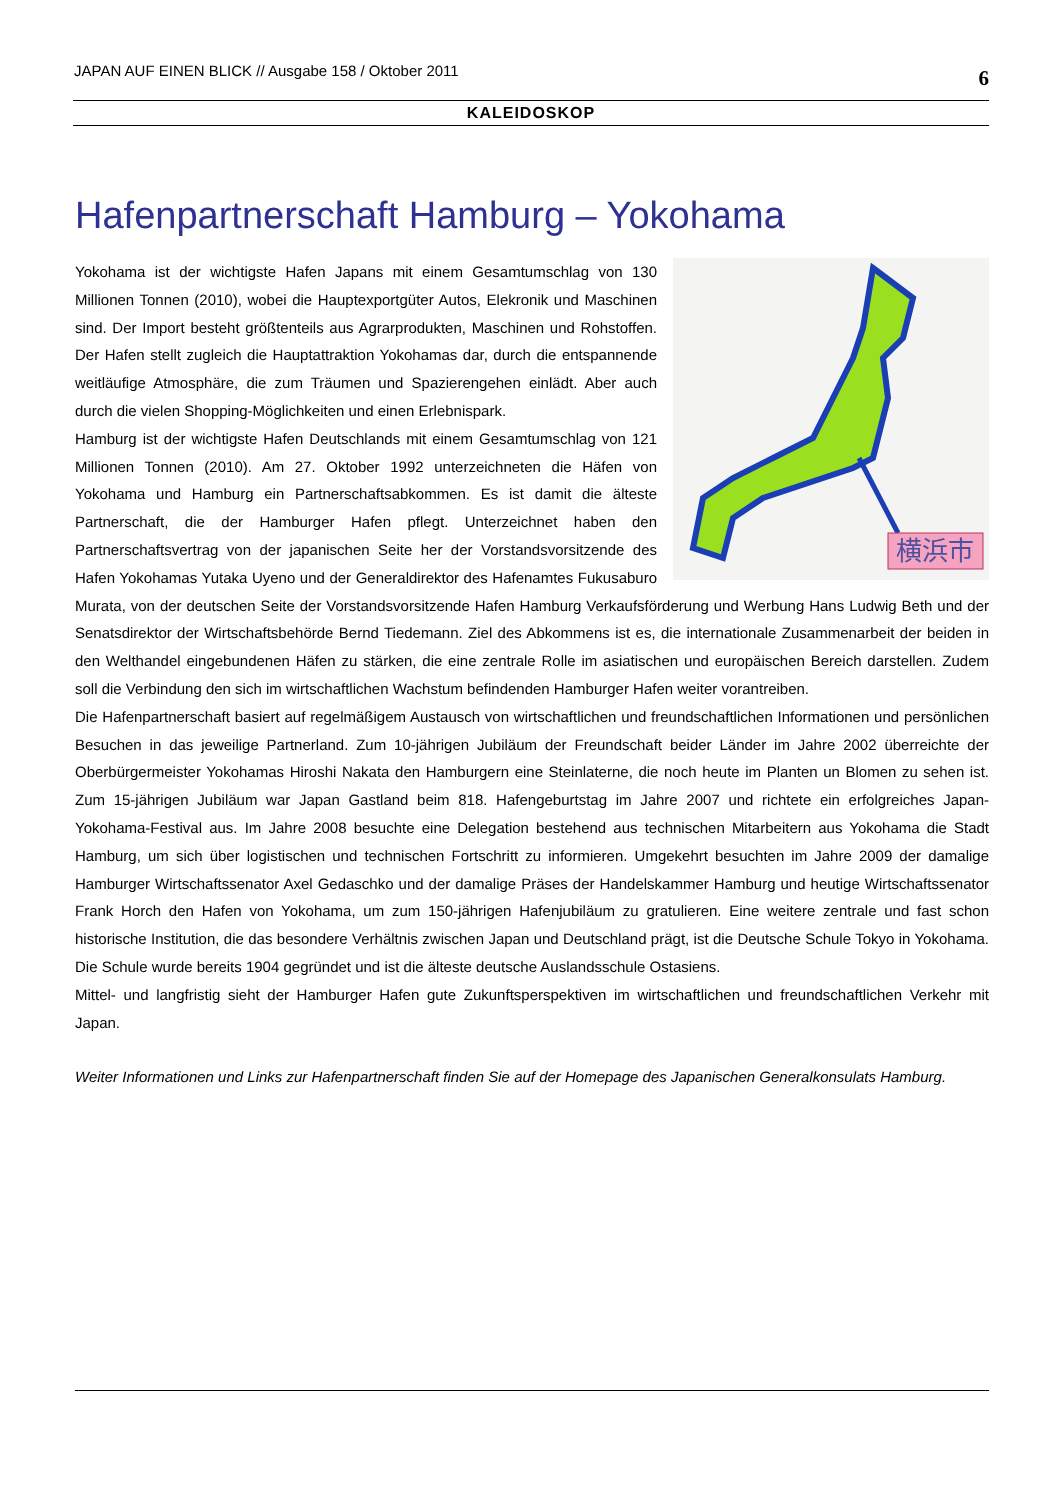JAPAN AUF EINEN BLICK // Ausgabe 158 / Oktober 2011 6
KALEIDOSKOP
Hafenpartnerschaft Hamburg – Yokohama
横浜市
Yokohama ist der wichtigste Hafen Japans mit einem Gesamtumschlag von 130 Millionen Tonnen (2010), wobei die Hauptexportgüter Autos, Elekronik und Maschinen sind. Der Import besteht größtenteils aus Agrarprodukten, Maschinen und Rohstoffen. Der Hafen stellt zugleich die Hauptattraktion Yokohamas dar, durch die entspannende weitläufige Atmosphäre, die zum Träumen und Spazierengehen einlädt. Aber auch durch die vielen Shopping-Möglichkeiten und einen Erlebnispark.
Hamburg ist der wichtigste Hafen Deutschlands mit einem Gesamtumschlag von 121 Millionen Tonnen (2010). Am 27. Oktober 1992 unterzeichneten die Häfen von Yokohama und Hamburg ein Partnerschaftsabkommen. Es ist damit die älteste Partnerschaft, die der Hamburger Hafen pflegt. Unterzeichnet haben den Partnerschaftsvertrag von der japanischen Seite her der Vorstandsvorsitzende des Hafen Yokohamas Yutaka Uyeno und der Generaldirektor des Hafenamtes Fukusaburo Murata, von der deutschen Seite der Vorstandsvorsitzende Hafen Hamburg Verkaufsförderung und Werbung Hans Ludwig Beth und der Senatsdirektor der Wirtschaftsbehörde Bernd Tiedemann. Ziel des Abkommens ist es, die internationale Zusammenarbeit der beiden in den Welthandel eingebundenen Häfen zu stärken, die eine zentrale Rolle im asiatischen und europäischen Bereich darstellen. Zudem soll die Verbindung den sich im wirtschaftlichen Wachstum befindenden Hamburger Hafen weiter vorantreiben.
Die Hafenpartnerschaft basiert auf regelmäßigem Austausch von wirtschaftlichen und freundschaftlichen Informationen und persönlichen Besuchen in das jeweilige Partnerland. Zum 10-jährigen Jubiläum der Freundschaft beider Länder im Jahre 2002 überreichte der Oberbürgermeister Yokohamas Hiroshi Nakata den Hamburgern eine Steinlaterne, die noch heute im Planten un Blomen zu sehen ist. Zum 15-jährigen Jubiläum war Japan Gastland beim 818. Hafengeburtstag im Jahre 2007 und richtete ein erfolgreiches Japan-Yokohama-Festival aus. Im Jahre 2008 besuchte eine Delegation bestehend aus technischen Mitarbeitern aus Yokohama die Stadt Hamburg, um sich über logistischen und technischen Fortschritt zu informieren. Umgekehrt besuchten im Jahre 2009 der damalige Hamburger Wirtschaftssenator Axel Gedaschko und der damalige Präses der Handelskammer Hamburg und heutige Wirtschaftssenator Frank Horch den Hafen von Yokohama, um zum 150-jährigen Hafenjubiläum zu gratulieren. Eine weitere zentrale und fast schon historische Institution, die das besondere Verhältnis zwischen Japan und Deutschland prägt, ist die Deutsche Schule Tokyo in Yokohama. Die Schule wurde bereits 1904 gegründet und ist die älteste deutsche Auslandsschule Ostasiens.
Mittel- und langfristig sieht der Hamburger Hafen gute Zukunftsperspektiven im wirtschaftlichen und freundschaftlichen Verkehr mit Japan.
Weiter Informationen und Links zur Hafenpartnerschaft finden Sie auf der Homepage des Japanischen Generalkonsulats Hamburg.